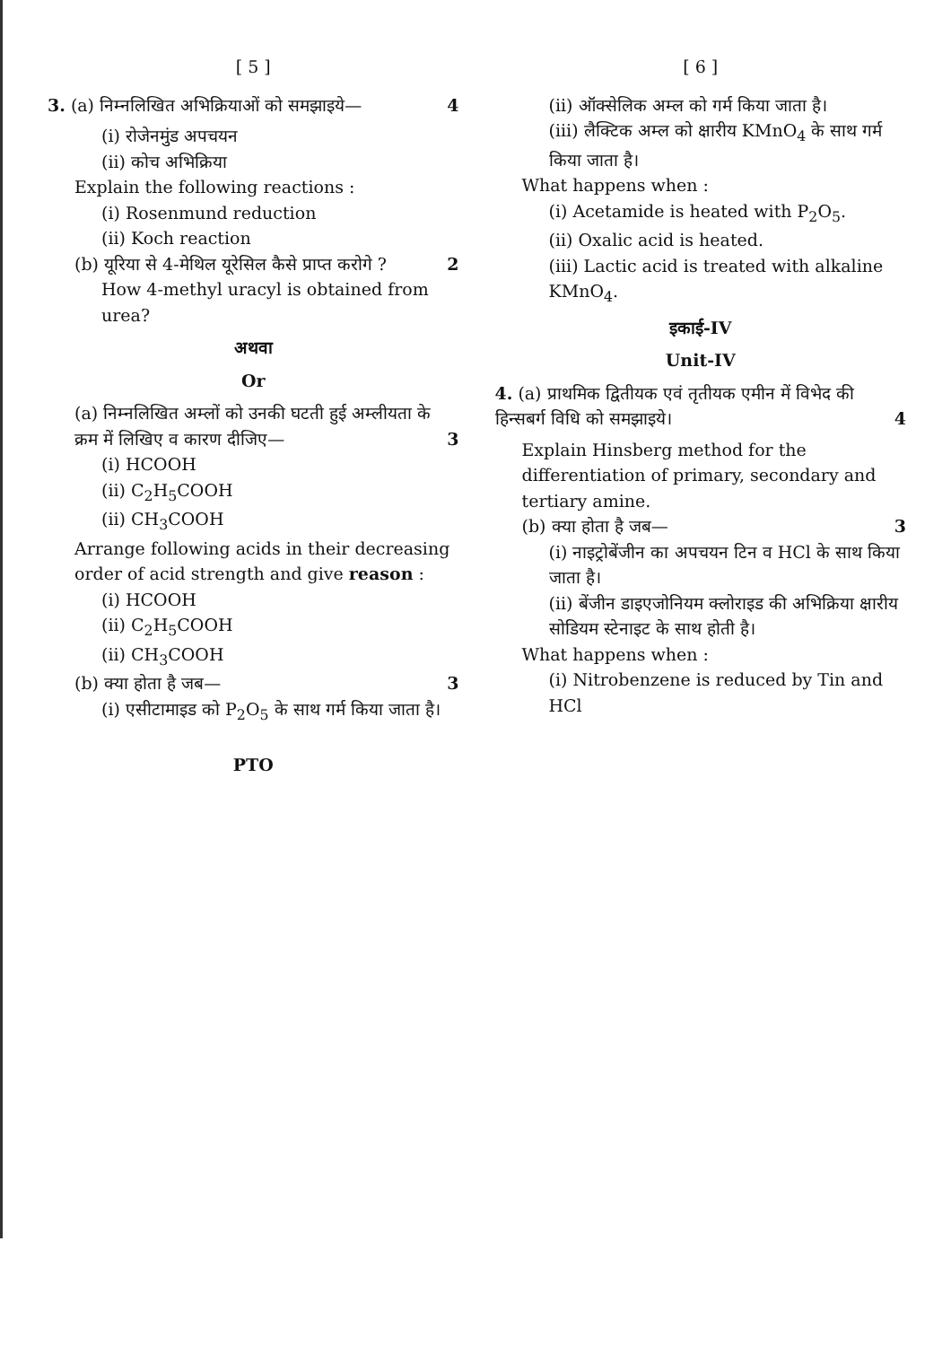[ 5 ]
3. (a) निम्नलिखित अभिक्रियाओं को समझाइये— 4
(i) रोजेनमुंड अपचयन
(ii) कोच अभिक्रिया
Explain the following reactions :
(i) Rosenmund reduction
(ii) Koch reaction
(b) यूरिया से 4-मेथिल यूरेसिल कैसे प्राप्त करोगे ? 2
How 4-methyl uracyl is obtained from urea?
अथवा
Or
(a) निम्नलिखित अम्लों को उनकी घटती हुई अम्लीयता के क्रम में लिखिए व कारण दीजिए— 3
(i) HCOOH
(ii) C<sub>2</sub>H<sub>5</sub>COOH
(ii) CH<sub>3</sub>COOH
Arrange following acids in their decreasing order of acid strength and give reason :
(i) HCOOH
(ii) C<sub>2</sub>H<sub>5</sub>COOH
(ii) CH<sub>3</sub>COOH
(b) क्या होता है जब— 3
(i) एसीटामाइड को P<sub>2</sub>O<sub>5</sub> के साथ गर्म किया जाता है।
PTO
[ 6 ]
(ii) ऑक्सेलिक अम्ल को गर्म किया जाता है।
(iii) लैक्टिक अम्ल को क्षारीय KMnO<sub>4</sub> के साथ गर्म किया जाता है।
What happens when :
(i) Acetamide is heated with P<sub>2</sub>O<sub>5</sub>.
(ii) Oxalic acid is heated.
(iii) Lactic acid is treated with alkaline KMnO<sub>4</sub>.
इकाई-IV
Unit-IV
4. (a) प्राथमिक द्वितीयक एवं तृतीयक एमीन में विभेद की हिन्सबर्ग विधि को समझाइये। 4
Explain Hinsberg method for the differentiation of primary, secondary and tertiary amine.
(b) क्या होता है जब— 3
(i) नाइट्रोबेंजीन का अपचयन टिन व HCl के साथ किया जाता है।
(ii) बेंजीन डाइएजोनियम क्लोराइड की अभिक्रिया क्षारीय सोडियम स्टेनाइट के साथ होती है।
What happens when :
(i) Nitrobenzene is reduced by Tin and HCl